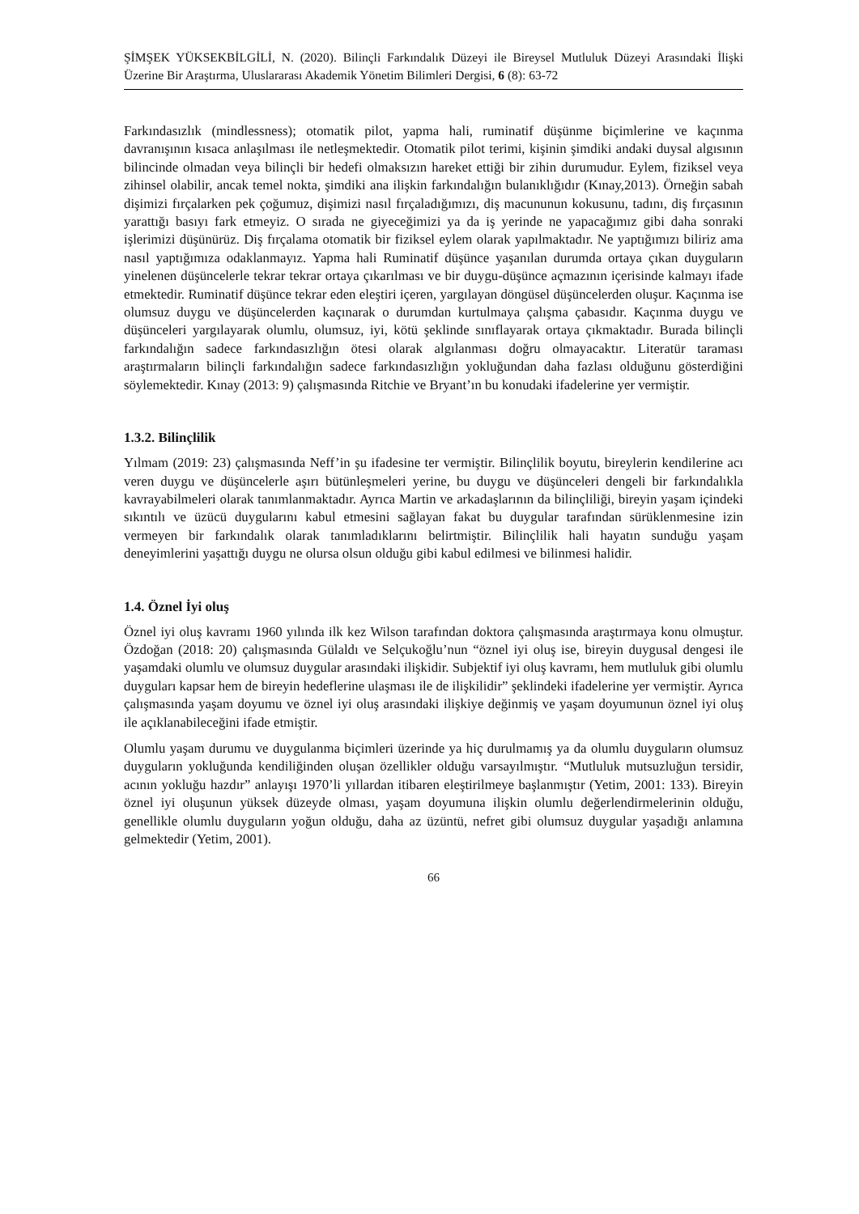ŞİMŞEK YÜKSEKBİLGİLİ, N. (2020). Bilinçli Farkındalık Düzeyi ile Bireysel Mutluluk Düzeyi Arasındaki İlişki Üzerine Bir Araştırma, Uluslararası Akademik Yönetim Bilimleri Dergisi, 6 (8): 63-72
Farkındasızlık (mindlessness); otomatik pilot, yapma hali, ruminatif düşünme biçimlerine ve kaçınma davranışının kısaca anlaşılması ile netleşmektedir. Otomatik pilot terimi, kişinin şimdiki andaki duysal algısının bilincinde olmadan veya bilinçli bir hedefi olmaksızın hareket ettiği bir zihin durumudur. Eylem, fiziksel veya zihinsel olabilir, ancak temel nokta, şimdiki ana ilişkin farkındalığın bulanıklığıdır (Kınay,2013). Örneğin sabah dişimizi fırçalarken pek çoğumuz, dişimizi nasıl fırçaladığımızı, diş macununun kokusunu, tadını, diş fırçasının yarattığı basıyı fark etmeyiz. O sırada ne giyeceğimizi ya da iş yerinde ne yapacağımız gibi daha sonraki işlerimizi düşünürüz. Diş fırçalama otomatik bir fiziksel eylem olarak yapılmaktadır. Ne yaptığımızı biliriz ama nasıl yaptığımıza odaklanmayız. Yapma hali Ruminatif düşünce yaşanılan durumda ortaya çıkan duyguların yinelenen düşüncelerle tekrar tekrar ortaya çıkarılması ve bir duygu-düşünce açmazının içerisinde kalmayı ifade etmektedir. Ruminatif düşünce tekrar eden eleştiri içeren, yargılayan döngüsel düşüncelerden oluşur. Kaçınma ise olumsuz duygu ve düşüncelerden kaçınarak o durumdan kurtulmaya çalışma çabasıdır. Kaçınma duygu ve düşünceleri yargılayarak olumlu, olumsuz, iyi, kötü şeklinde sınıflayarak ortaya çıkmaktadır. Burada bilinçli farkındalığın sadece farkındasızlığın ötesi olarak algılanması doğru olmayacaktır. Literatür taraması araştırmaların bilinçli farkındalığın sadece farkındasızlığın yokluğundan daha fazlası olduğunu gösterdiğini söylemektedir. Kınay (2013: 9) çalışmasında Ritchie ve Bryant’ın bu konudaki ifadelerine yer vermiştir.
1.3.2. Bilinçlilik
Yılmam (2019: 23) çalışmasında Neff’in şu ifadesine ter vermiştir. Bilinçlilik boyutu, bireylerin kendilerine acı veren duygu ve düşüncelerle aşırı bütünleşmeleri yerine, bu duygu ve düşünceleri dengeli bir farkındalıkla kavrayabilmeleri olarak tanımlanmaktadır. Ayrıca Martin ve arkadaşlarının da bilinçliliği, bireyin yaşam içindeki sıkıntılı ve üzücü duygularını kabul etmesini sağlayan fakat bu duygular tarafından sürüklenmesine izin vermeyen bir farkındalık olarak tanımladıklarını belirtmiştir. Bilinçlilik hali hayatın sunduğu yaşam deneyimlerini yaşattığı duygu ne olursa olsun olduğu gibi kabul edilmesi ve bilinmesi halidir.
1.4. Öznel İyi oluş
Öznel iyi oluş kavramı 1960 yılında ilk kez Wilson tarafından doktora çalışmasında araştırmaya konu olmuştur. Özdoğan (2018: 20) çalışmasında Gülaldı ve Selçukoğlu’nun “öznel iyi oluş ise, bireyin duygusal dengesi ile yaşamdaki olumlu ve olumsuz duygular arasındaki ilişkidir. Subjektif iyi oluş kavramı, hem mutluluk gibi olumlu duyguları kapsar hem de bireyin hedeflerine ulaşması ile de ilişkilidir” şeklindeki ifadelerine yer vermiştir. Ayrıca çalışmasında yaşam doyumu ve öznel iyi oluş arasındaki ilişkiye değinmiş ve yaşam doyumunun öznel iyi oluş ile açıklanabileceğini ifade etmiştir.
Olumlu yaşam durumu ve duygulanma biçimleri üzerinde ya hiç durulmamış ya da olumlu duyguların olumsuz duyguların yokluğunda kendiliğinden oluşan özellikler olduğu varsayılmıştır. “Mutluluk mutsuzluğun tersidir, acının yokluğu hazdır” anlayışı 1970’li yıllardan itibaren eleştirilmeye başlanmıştır (Yetim, 2001: 133). Bireyin öznel iyi oluşunun yüksek düzeyde olması, yaşam doyumuna ilişkin olumlu değerlendirmelerinin olduğu, genellikle olumlu duyguların yoğun olduğu, daha az üzüntü, nefret gibi olumsuz duygular yaşadığı anlamına gelmektedir (Yetim, 2001).
66